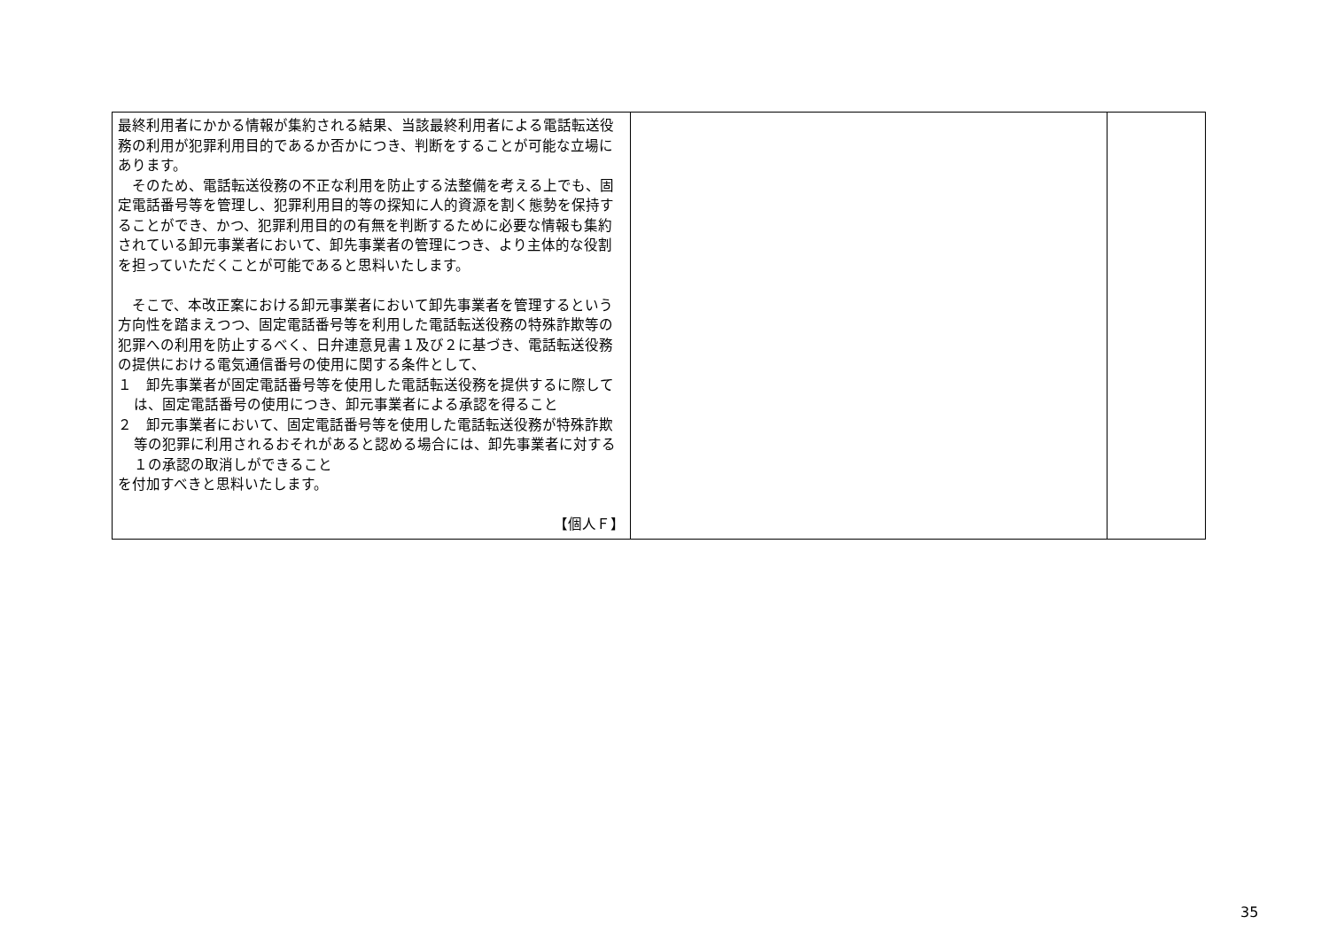| 最終利用者にかかる情報が集約される結果、当該最終利用者による電話転送役務の利用が犯罪利用目的であるか否かにつき、判断をすることが可能な立場にあります。 そのため、電話転送役務の不正な利用を防止する法整備を考える上でも、固定電話番号等を管理し、犯罪利用目的等の探知に人的資源を割く態勢を保持することができ、かつ、犯罪利用目的の有無を判断するために必要な情報も集約されている卸元事業者において、卸先事業者の管理につき、より主体的な役割を担っていただくことが可能であると思料いたします。 そこで、本改正案における卸元事業者において卸先事業者を管理するという方向性を踏まえつつ、固定電話番号等を利用した電話転送役務の特殊詐欺等の犯罪への利用を防止するべく、日弁連意見書１及び２に基づき、電話転送役務の提供における電気通信番号の使用に関する条件として、 １ 卸先事業者が固定電話番号等を使用した電話転送役務を提供するに際しては、固定電話番号の使用につき、卸元事業者による承認を得ること ２ 卸元事業者において、固定電話番号等を使用した電話転送役務が特殊詐欺等の犯罪に利用されるおそれがあると認める場合には、卸先事業者に対する１の承認の取消しができること を付加すべきと思料いたします。 【個人Ｆ】 | | |
35